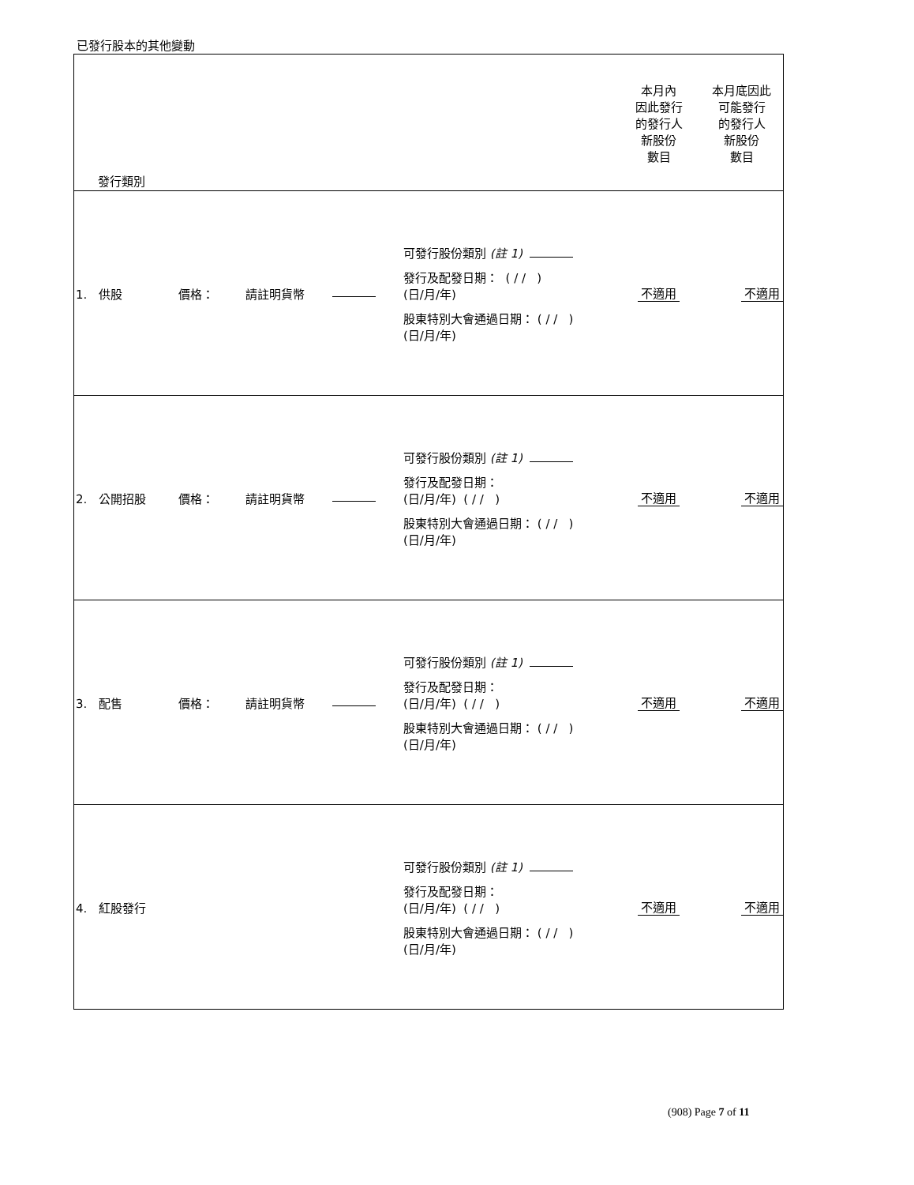已發行股本的其他變動
| 發行類別 | | | | | 本月內 因此發行 的發行人 新股份 數目 | 本月底因此 可能發行 的發行人 新股份 數目 |
| 1. 供股 | 價格： | 請註明貨幣 | | 可發行股份類別 (註 1) 發行及配發日期： ( / / ) (日/月/年) 股東特別大會通過日期： ( / / ) (日/月/年) | 不適用 | 不適用 |
| 2. 公開招股 | 價格： | 請註明貨幣 | | 可發行股份類別 (註 1) 發行及配發日期： (日/月/年) ( / / ) 股東特別大會通過日期： ( / / ) (日/月/年) | 不適用 | 不適用 |
| 3. 配售 | 價格： | 請註明貨幣 | | 可發行股份類別 (註 1) 發行及配發日期： (日/月/年) ( / / ) 股東特別大會通過日期： ( / / ) (日/月/年) | 不適用 | 不適用 |
| 4. 紅股發行 | | | | 可發行股份類別 (註 1) 發行及配發日期： (日/月/年) ( / / ) 股東特別大會通過日期： ( / / ) (日/月/年) | 不適用 | 不適用 |
(908) Page 7 of 11